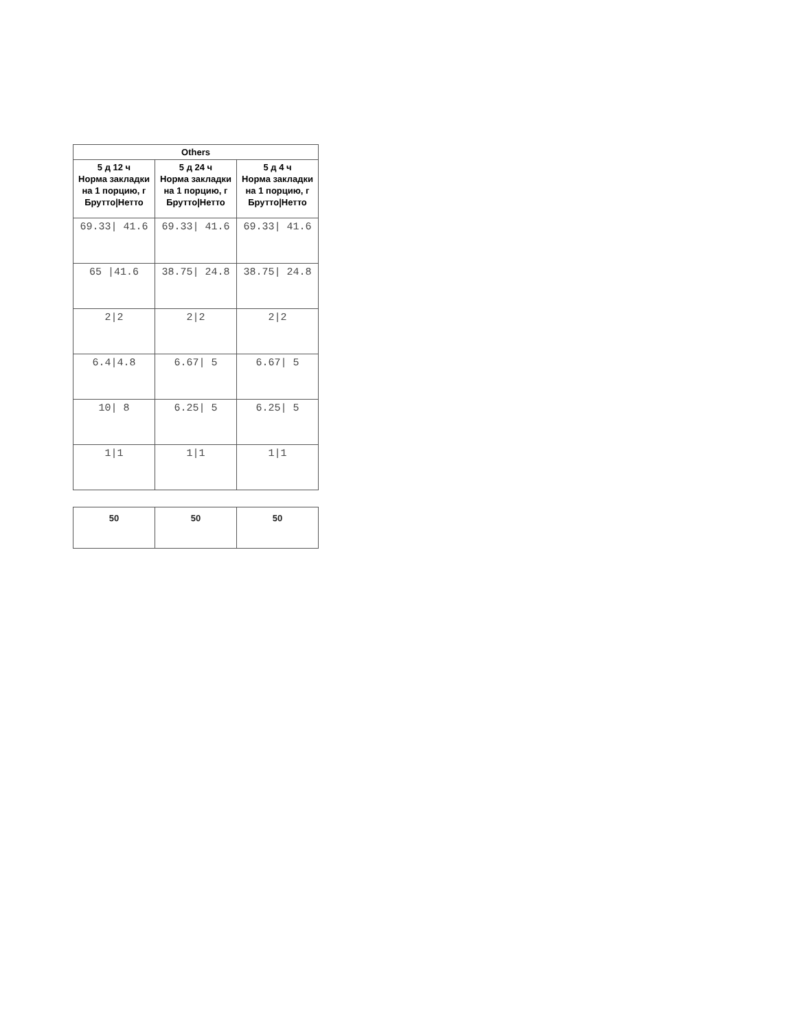| Others | | |
| --- | --- | --- |
| 5 д 12 ч Норма закладки на 1 порцию, г Брутто/Нетто | 5 д 24 ч Норма закладки на 1 порцию, г Брутто/Нетто | 5 д 4 ч Норма закладки на 1 порцию, г Брутто/Нетто |
| 69.33/ 41.6 | 69.33/ 41.6 | 69.33/ 41.6 |
| 65 /41.6 | 38.75/ 24.8 | 38.75/ 24.8 |
| 2/2 | 2/2 | 2/2 |
| 6.4/4.8 | 6.67/ 5 | 6.67/ 5 |
| 10/ 8 | 6.25/ 5 | 6.25/ 5 |
| 1/1 | 1/1 | 1/1 |
| 50 | 50 | 50 |